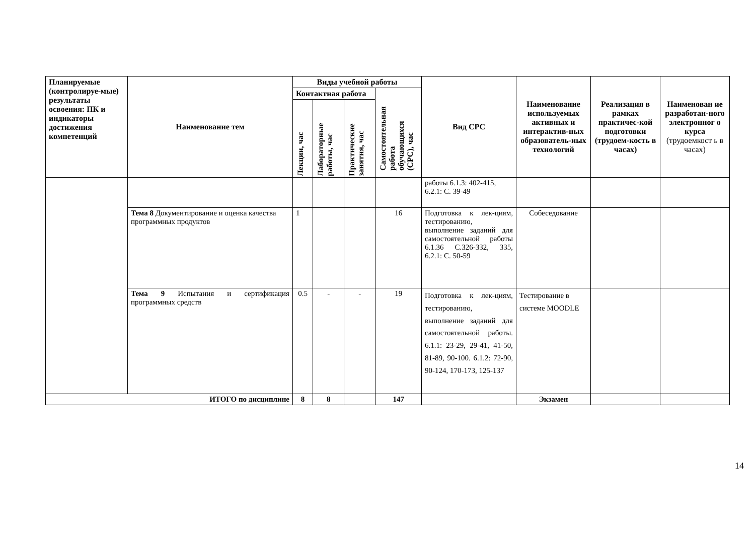| Планируемые (контролируе-мые) результаты освоения: ПК и индикаторы достижения компетенций | Наименование тем | Виды учебной работы | | | | Вид СРС | Наименование используемых активных и интерактив-ных образователь-ных технологий | Реализация в рамках практичес-кой подготовки (трудоем-кость в часах) | Наименован ие разработан-ного электронног о курса (трудоемкост ь в часах) |
| --- | --- | --- | --- | --- | --- | --- | --- | --- | --- |
| | | Контактная работа | | | Самостоятельная работа обучающихся (СРС), час | | | | |
| | | Лекции, час | Лабораторные работы, час | Практические занятия, час | | | | | |
| | | | | | | работы 6.1.3: 402-415, 6.2.1: С. 39-49 | | | |
| | Тема 8 Документирование и оценка качества программных продуктов | 1 | | | 16 | Подготовка к лек-циям, тестированию, выполнение заданий для самостоятельной работы 6.1.36 С.326-332, 335, 6.2.1: С. 50-59 | Собеседование | | |
| | Тема 9 Испытания и сертификация программных средств | 0.5 | - | - | 19 | Подготовка к лек-циям, тестированию, выполнение заданий для самостоятельной работы. 6.1.1: 23-29, 29-41, 41-50, 81-89, 90-100. 6.1.2: 72-90, 90-124, 170-173, 125-137 | Тестирование в системе MOODLE | | |
| ИТОГО по дисциплине | | 8 | 8 | | 147 | | Экзамен | | |
14